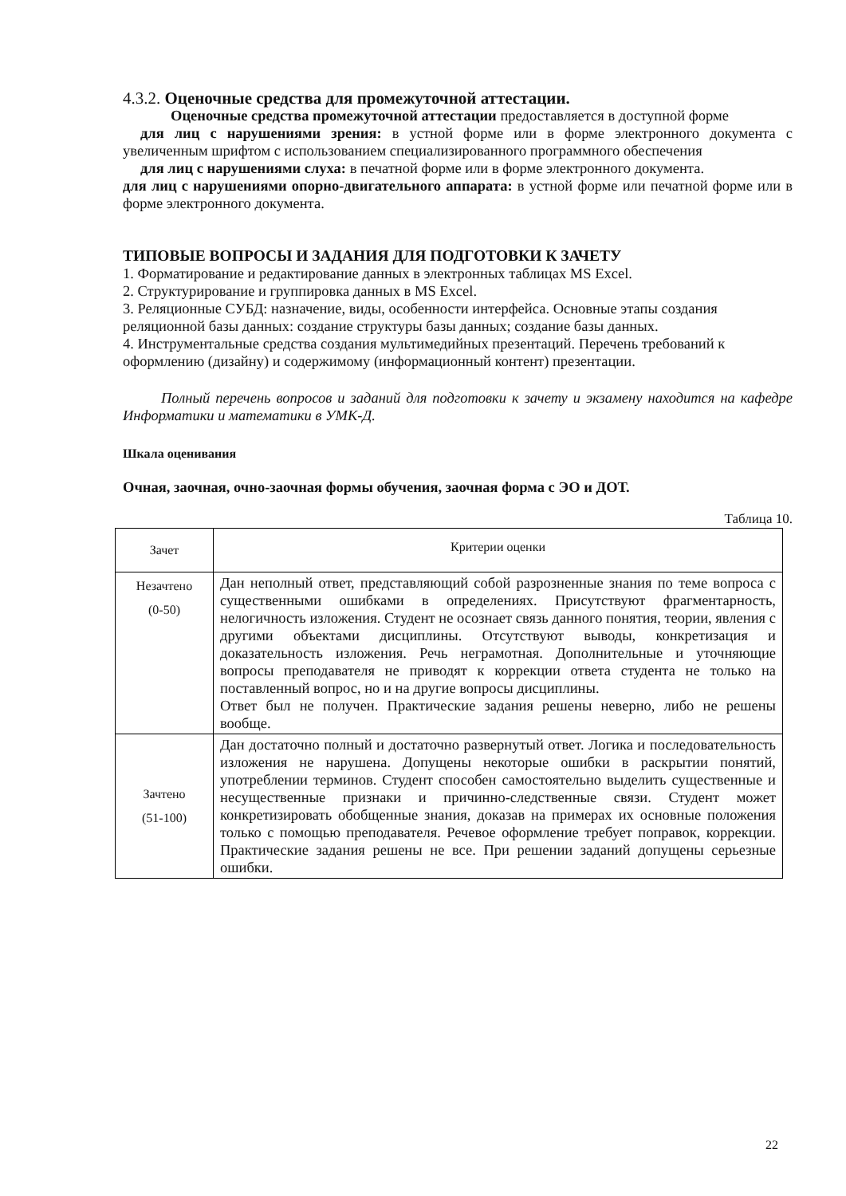4.3.2. Оценочные средства для промежуточной аттестации.
Оценочные средства промежуточной аттестации предоставляется в доступной форме
для лиц с нарушениями зрения: в устной форме или в форме электронного документа с увеличенным шрифтом с использованием специализированного программного обеспечения
для лиц с нарушениями слуха: в печатной форме или в форме электронного документа.
для лиц с нарушениями опорно-двигательного аппарата: в устной форме или печатной форме или в форме электронного документа.
ТИПОВЫЕ ВОПРОСЫ И ЗАДАНИЯ ДЛЯ ПОДГОТОВКИ К ЗАЧЕТУ
1. Форматирование и редактирование данных в электронных таблицах MS Excel.
2. Структурирование и группировка данных в MS Excel.
3. Реляционные СУБД: назначение, виды, особенности интерфейса. Основные этапы создания реляционной базы данных: создание структуры базы данных; создание базы данных.
4. Инструментальные средства создания мультимедийных презентаций. Перечень требований к оформлению (дизайну) и содержимому (информационный контент) презентации.
Полный перечень вопросов и заданий для подготовки к зачету и экзамену находится на кафедре Информатики и математики в УМК-Д.
Шкала оценивания
Очная, заочная, очно-заочная формы обучения, заочная форма с ЭО и ДОТ.
Таблица 10.
| Зачет | Критерии оценки |
| Незачтено (0-50) | Дан неполный ответ, представляющий собой разрозненные знания по теме вопроса с существенными ошибками в определениях. Присутствуют фрагментарность, нелогичность изложения. Студент не осознает связь данного понятия, теории, явления с другими объектами дисциплины. Отсутствуют выводы, конкретизация и доказательность изложения. Речь неграмотная. Дополнительные и уточняющие вопросы преподавателя не приводят к коррекции ответа студента не только на поставленный вопрос, но и на другие вопросы дисциплины. Ответ был не получен. Практические задания решены неверно, либо не решены вообще. |
| Зачтено (51-100) | Дан достаточно полный и достаточно развернутый ответ. Логика и последовательность изложения не нарушена. Допущены некоторые ошибки в раскрытии понятий, употреблении терминов. Студент способен самостоятельно выделить существенные и несущественные признаки и причинно-следственные связи. Студент может конкретизировать обобщенные знания, доказав на примерах их основные положения только с помощью преподавателя. Речевое оформление требует поправок, коррекции. Практические задания решены не все. При решении заданий допущены серьезные ошибки. |
22